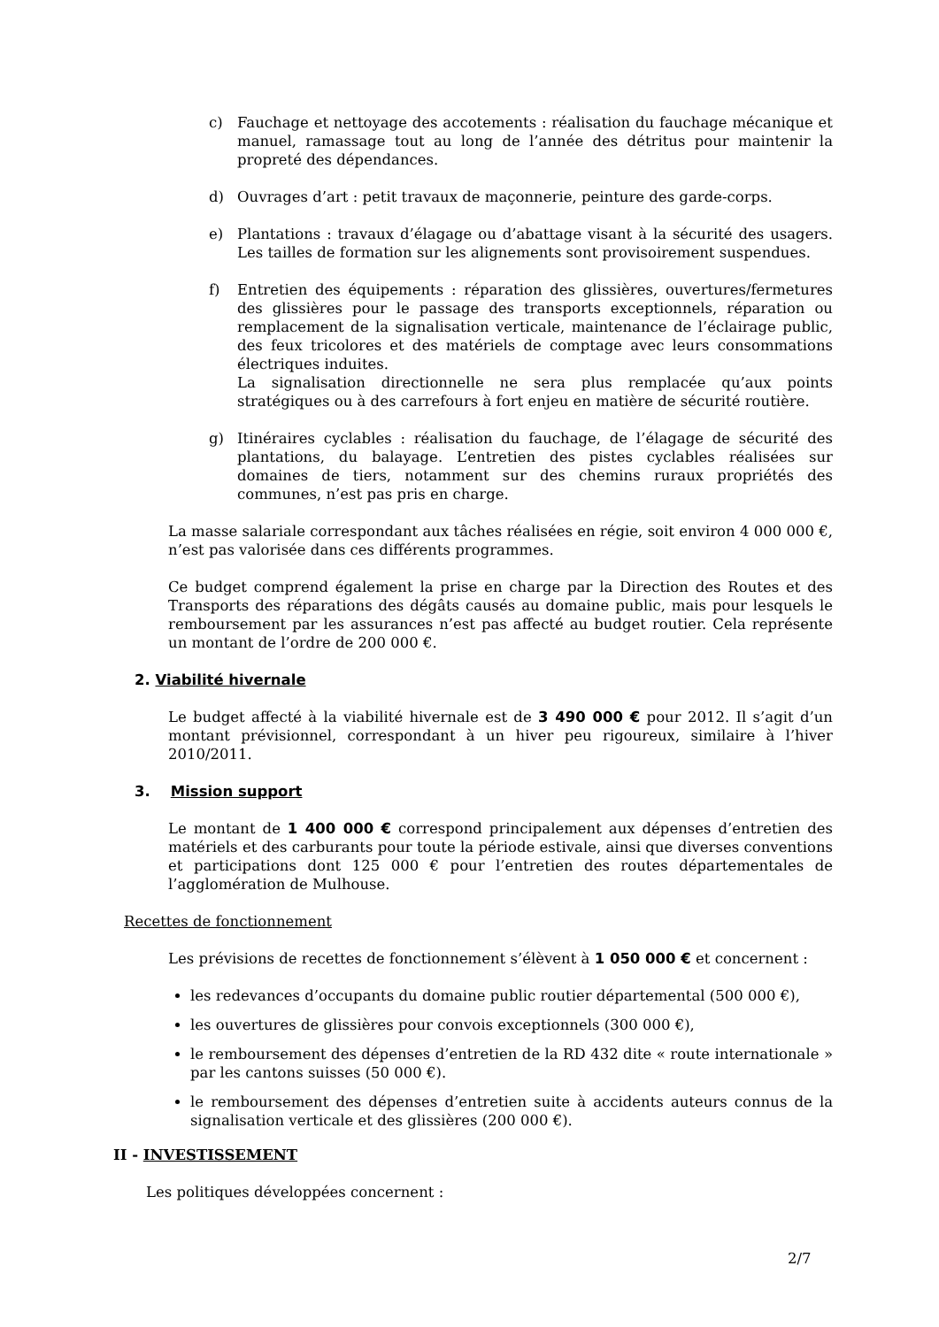c) Fauchage et nettoyage des accotements : réalisation du fauchage mécanique et manuel, ramassage tout au long de l’année des détritus pour maintenir la propreté des dépendances.
d) Ouvrages d’art : petit travaux de maçonnerie, peinture des garde-corps.
e) Plantations : travaux d’élagage ou d’abattage visant à la sécurité des usagers. Les tailles de formation sur les alignements sont provisoirement suspendues.
f) Entretien des équipements : réparation des glissières, ouvertures/fermetures des glissières pour le passage des transports exceptionnels, réparation ou remplacement de la signalisation verticale, maintenance de l’éclairage public, des feux tricolores et des matériels de comptage avec leurs consommations électriques induites.
La signalisation directionnelle ne sera plus remplacée qu’aux points stratégiques ou à des carrefours à fort enjeu en matière de sécurité routière.
g) Itinéraires cyclables : réalisation du fauchage, de l’élagage de sécurité des plantations, du balayage. L’entretien des pistes cyclables réalisées sur domaines de tiers, notamment sur des chemins ruraux propriétés des communes, n’est pas pris en charge.
La masse salariale correspondant aux tâches réalisées en régie, soit environ 4 000 000 €, n’est pas valorisée dans ces différents programmes.
Ce budget comprend également la prise en charge par la Direction des Routes et des Transports des réparations des dégâts causés au domaine public, mais pour lesquels le remboursement par les assurances n’est pas affecté au budget routier. Cela représente un montant de l’ordre de 200 000 €.
2. Viabilité hivernale
Le budget affecté à la viabilité hivernale est de 3 490 000 € pour 2012. Il s’agit d’un montant prévisionnel, correspondant à un hiver peu rigoureux, similaire à l’hiver 2010/2011.
3. Mission support
Le montant de 1 400 000 € correspond principalement aux dépenses d’entretien des matériels et des carburants pour toute la période estivale, ainsi que diverses conventions et participations dont 125 000 € pour l’entretien des routes départementales de l’agglomération de Mulhouse.
Recettes de fonctionnement
Les prévisions de recettes de fonctionnement s’élèvent à 1 050 000 € et concernent :
les redevances d’occupants du domaine public routier départemental (500 000 €),
les ouvertures de glissières pour convois exceptionnels (300 000 €),
le remboursement des dépenses d’entretien de la RD 432 dite « route internationale » par les cantons suisses (50 000 €).
le remboursement des dépenses d’entretien suite à accidents auteurs connus de la signalisation verticale et des glissières (200 000 €).
II - INVESTISSEMENT
Les politiques développées concernent :
2/7